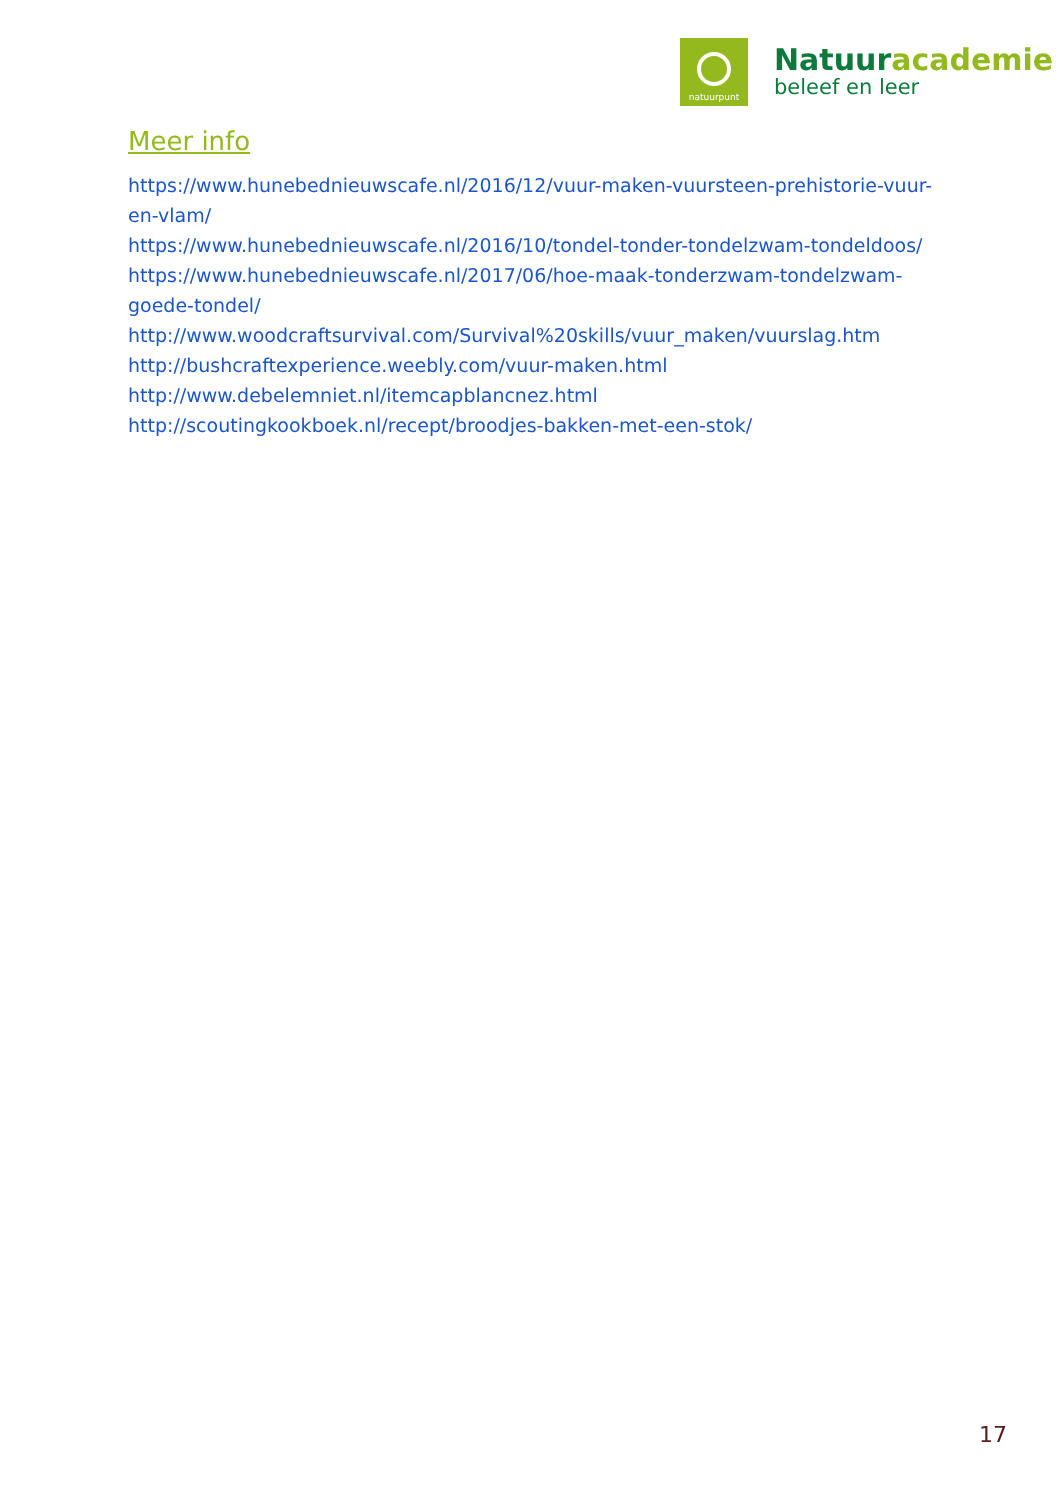natuurpunt
Natuuracademie
beleef en leer
Meer info
https://www.hunebednieuwscafe.nl/2016/12/vuur-maken-vuursteen-prehistorie-vuur-en-vlam/
https://www.hunebednieuwscafe.nl/2016/10/tondel-tonder-tondelzwam-tondeldoos/
https://www.hunebednieuwscafe.nl/2017/06/hoe-maak-tonderzwam-tondelzwam-goede-tondel/
http://www.woodcraftsurvival.com/Survival%20skills/vuur_maken/vuurslag.htm
http://bushcraftexperience.weebly.com/vuur-maken.html
http://www.debelemniet.nl/itemcapblancnez.html
http://scoutingkookboek.nl/recept/broodjes-bakken-met-een-stok/
17